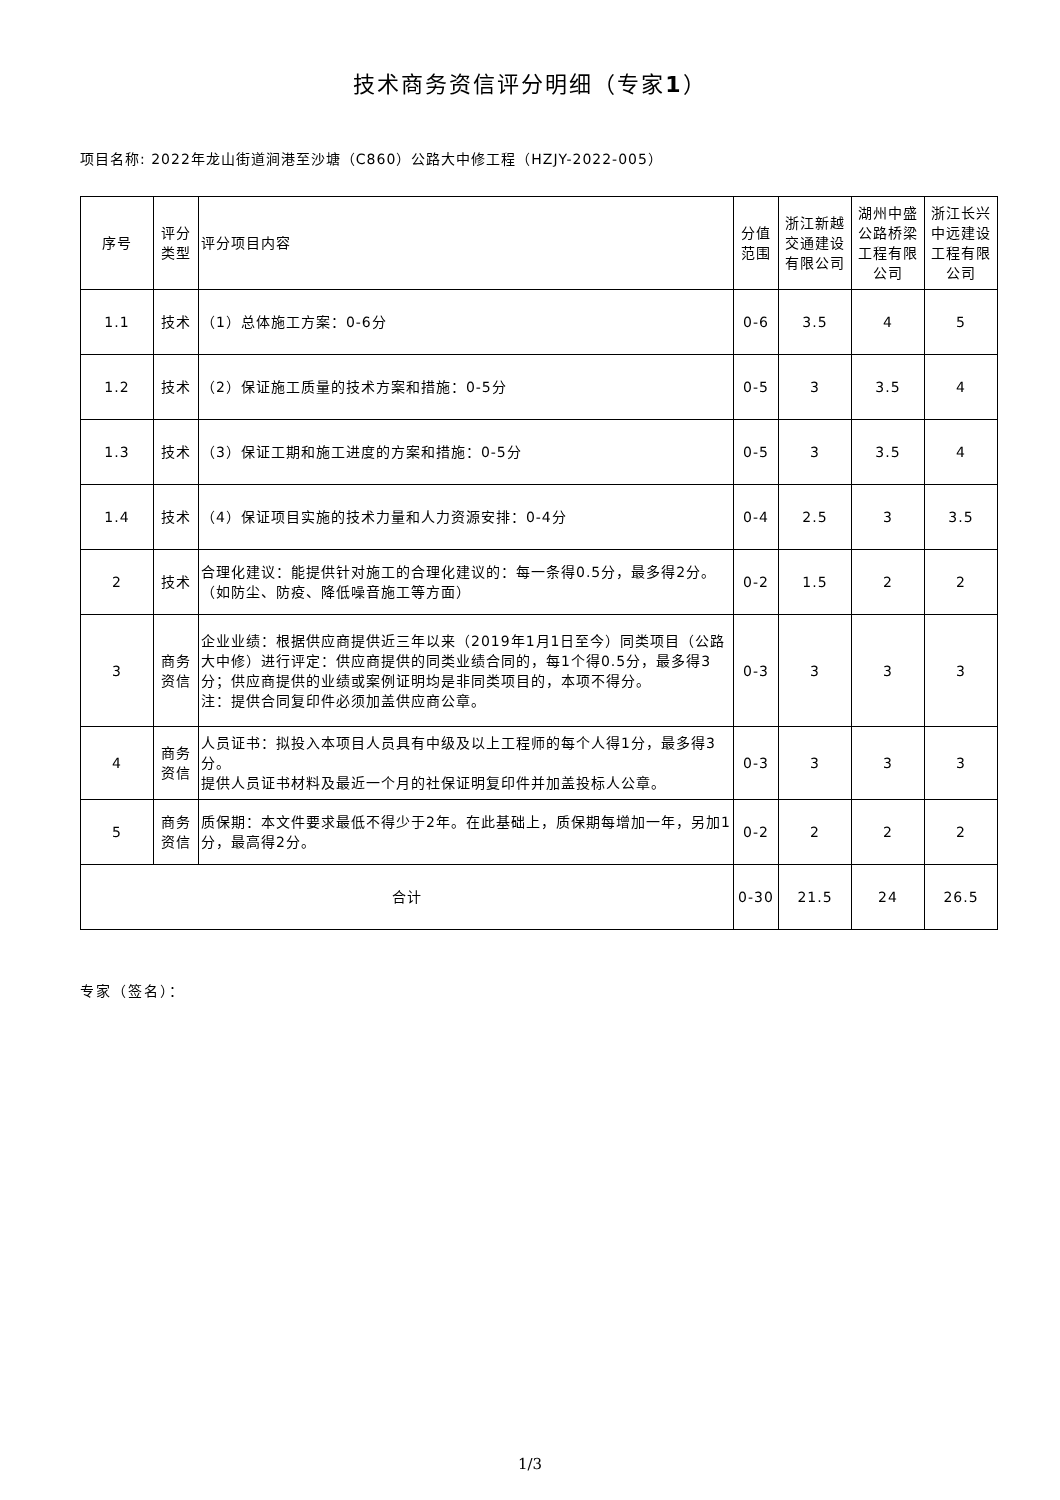技术商务资信评分明细（专家1）
项目名称: 2022年龙山街道涧港至沙塘（C860）公路大中修工程（HZJY-2022-005）
| 序号 | 评分类型 | 评分项目内容 | 分值范围 | 浙江新越交通建设有限公司 | 湖州中盛公路桥梁工程有限公司 | 浙江长兴中远建设工程有限公司 |
| --- | --- | --- | --- | --- | --- | --- |
| 1.1 | 技术 | （1）总体施工方案：0-6分 | 0-6 | 3.5 | 4 | 5 |
| 1.2 | 技术 | （2）保证施工质量的技术方案和措施：0-5分 | 0-5 | 3 | 3.5 | 4 |
| 1.3 | 技术 | （3）保证工期和施工进度的方案和措施：0-5分 | 0-5 | 3 | 3.5 | 4 |
| 1.4 | 技术 | （4）保证项目实施的技术力量和人力资源安排：0-4分 | 0-4 | 2.5 | 3 | 3.5 |
| 2 | 技术 | 合理化建议：能提供针对施工的合理化建议的：每一条得0.5分，最多得2分。（如防尘、防疫、降低噪音施工等方面） | 0-2 | 1.5 | 2 | 2 |
| 3 | 商务资信 | 企业业绩：根据供应商提供近三年以来（2019年1月1日至今）同类项目（公路大中修）进行评定：供应商提供的同类业绩合同的，每1个得0.5分，最多得3分；供应商提供的业绩或案例证明均是非同类项目的，本项不得分。 注：提供合同复印件必须加盖供应商公章。 | 0-3 | 3 | 3 | 3 |
| 4 | 商务资信 | 人员证书：拟投入本项目人员具有中级及以上工程师的每个人得1分，最多得3分。 提供人员证书材料及最近一个月的社保证明复印件并加盖投标人公章。 | 0-3 | 3 | 3 | 3 |
| 5 | 商务资信 | 质保期：本文件要求最低不得少于2年。在此基础上，质保期每增加一年，另加1分，最高得2分。 | 0-2 | 2 | 2 | 2 |
| 合计 | | | 0-30 | 21.5 | 24 | 26.5 |
专家（签名）：
1/3